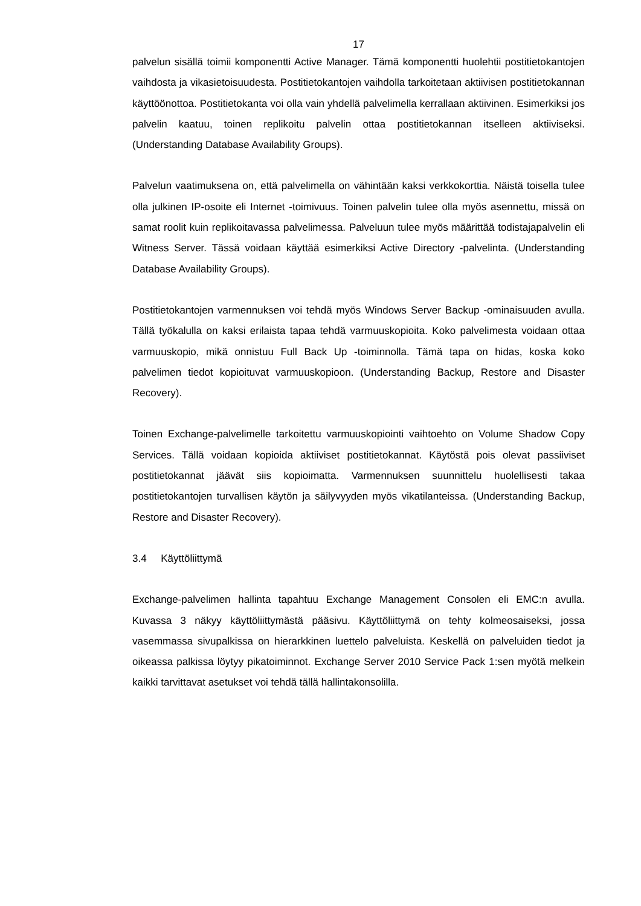17
palvelun sisällä toimii komponentti Active Manager. Tämä komponentti huolehtii postitietokantojen vaihdosta ja vikasietoisuudesta. Postitietokantojen vaihdolla tarkoitetaan aktiivisen postitietokannan käyttöönottoa. Postitietokanta voi olla vain yhdellä palvelimella kerrallaan aktiivinen. Esimerkiksi jos palvelin kaatuu, toinen replikoitu palvelin ottaa postitietokannan itselleen aktiiviseksi. (Understanding Database Availability Groups).
Palvelun vaatimuksena on, että palvelimella on vähintään kaksi verkkokorttia. Näistä toisella tulee olla julkinen IP-osoite eli Internet -toimivuus. Toinen palvelin tulee olla myös asennettu, missä on samat roolit kuin replikoitavassa palvelimessa. Palveluun tulee myös määrittää todistajapalvelin eli Witness Server. Tässä voidaan käyttää esimerkiksi Active Directory -palvelinta. (Understanding Database Availability Groups).
Postitietokantojen varmennuksen voi tehdä myös Windows Server Backup -ominaisuuden avulla. Tällä työkalulla on kaksi erilaista tapaa tehdä varmuuskopioita. Koko palvelimesta voidaan ottaa varmuuskopio, mikä onnistuu Full Back Up -toiminnolla. Tämä tapa on hidas, koska koko palvelimen tiedot kopioituvat varmuuskopioon. (Understanding Backup, Restore and Disaster Recovery).
Toinen Exchange-palvelimelle tarkoitettu varmuuskopiointi vaihtoehto on Volume Shadow Copy Services. Tällä voidaan kopioida aktiiviset postitietokannat. Käytöstä pois olevat passiiviset postitietokannat jäävät siis kopioimatta. Varmennuksen suunnittelu huolellisesti takaa postitietokantojen turvallisen käytön ja säilyvyyden myös vikatilanteissa. (Understanding Backup, Restore and Disaster Recovery).
3.4 Käyttöliittymä
Exchange-palvelimen hallinta tapahtuu Exchange Management Consolen eli EMC:n avulla. Kuvassa 3 näkyy käyttöliittymästä pääsivu. Käyttöliittymä on tehty kolmeosaiseksi, jossa vasemmassa sivupalkissa on hierarkkinen luettelo palveluista. Keskellä on palveluiden tiedot ja oikeassa palkissa löytyy pikatoiminnot. Exchange Server 2010 Service Pack 1:sen myötä melkein kaikki tarvittavat asetukset voi tehdä tällä hallintakonsolilla.